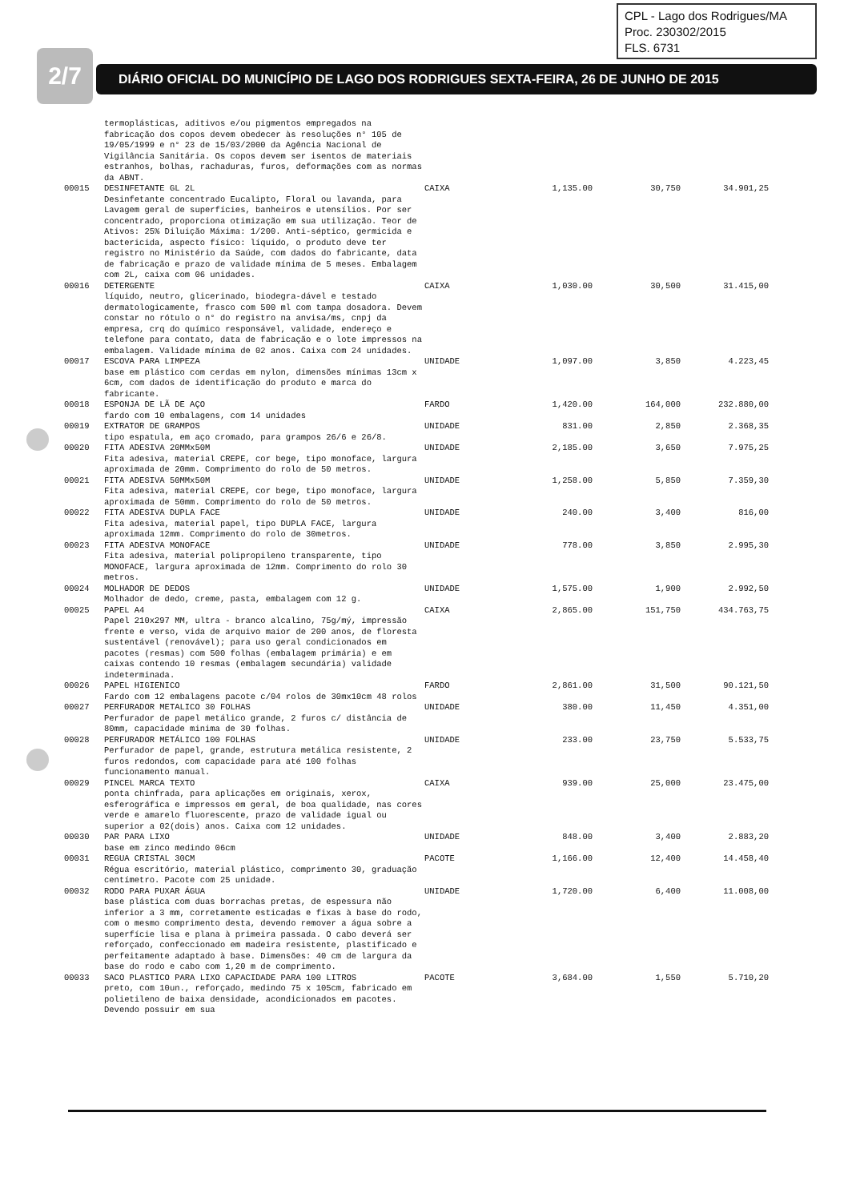CPL - Lago dos Rodrigues/MA
Proc. 230302/2015
FLS. 6731
2/7 DIÁRIO OFICIAL DO MUNICÍPIO DE LAGO DOS RODRIGUES SEXTA-FEIRA, 26 DE JUNHO DE 2015
| | termoplásticas, aditivos e/ou pigmentos empregados na fabricação dos copos devem obedecer às resoluções n° 105 de 19/05/1999 e n° 23 de 15/03/2000 da Agência Nacional de Vigilância Sanitária. Os copos devem ser isentos de materiais estranhos, bolhas, rachaduras, furos, deformações com as normas da ABNT. | | | | |
| 00015 | DESINFETANTE GL 2L Desinfetante concentrado Eucalipto, Floral ou lavanda, para Lavagem geral de superfícies, banheiros e utensílios. Por ser concentrado, proporciona otimização em sua utilização. Teor de Ativos: 25% Diluição Máxima: 1/200. Anti-séptico, germicida e bactericida, aspecto físico: líquido, o produto deve ter registro no Ministério da Saúde, com dados do fabricante, data de fabricação e prazo de validade mínima de 5 meses. Embalagem com 2L, caixa com 06 unidades. | CAIXA | 1,135.00 | 30,750 | 34.901,25 |
| 00016 | DETERGENTE líquido, neutro, glicerinado, biodegra-dável e testado dermatologicamente, frasco com 500 ml com tampa dosadora. Devem constar no rótulo o n° do registro na anvisa/ms, cnpj da empresa, crq do químico responsável, validade, endereço e telefone para contato, data de fabricação e o lote impressos na embalagem. Validade mínima de 02 anos. Caixa com 24 unidades. | CAIXA | 1,030.00 | 30,500 | 31.415,00 |
| 00017 | ESCOVA PARA LIMPEZA base em plástico com cerdas em nylon, dimensões mínimas 13cm x 6cm, com dados de identificação do produto e marca do fabricante. | UNIDADE | 1,097.00 | 3,850 | 4.223,45 |
| 00018 | ESPONJA DE LÃ DE AÇO fardo com 10 embalagens, com 14 unidades | FARDO | 1,420.00 | 164,000 | 232.880,00 |
| 00019 | EXTRATOR DE GRAMPOS tipo espatula, em aço cromado, para grampos 26/6 e 26/8. | UNIDADE | 831.00 | 2,850 | 2.368,35 |
| 00020 | FITA ADESIVA 20MMx50M Fita adesiva, material CREPE, cor bege, tipo monoface, largura aproximada de 20mm. Comprimento do rolo de 50 metros. | UNIDADE | 2,185.00 | 3,650 | 7.975,25 |
| 00021 | FITA ADESIVA 50MMx50M Fita adesiva, material CREPE, cor bege, tipo monoface, largura aproximada de 50mm. Comprimento do rolo de 50 metros. | UNIDADE | 1,258.00 | 5,850 | 7.359,30 |
| 00022 | FITA ADESIVA DUPLA FACE Fita adesiva, material papel, tipo DUPLA FACE, largura aproximada 12mm. Comprimento do rolo de 30metros. | UNIDADE | 240.00 | 3,400 | 816,00 |
| 00023 | FITA ADESIVA MONOFACE Fita adesiva, material polipropileno transparente, tipo MONOFACE, largura aproximada de 12mm. Comprimento do rolo 30 metros. | UNIDADE | 778.00 | 3,850 | 2.995,30 |
| 00024 | MOLHADOR DE DEDOS Molhador de dedo, creme, pasta, embalagem com 12 g. | UNIDADE | 1,575.00 | 1,900 | 2.992,50 |
| 00025 | PAPEL A4 Papel 210x297 MM, ultra - branco alcalino, 75g/mý, impressão frente e verso, vida de arquivo maior de 200 anos, de floresta sustentável (renovável); para uso geral condicionados em pacotes (resmas) com 500 folhas (embalagem primária) e em caixas contendo 10 resmas (embalagem secundária) validade indeterminada. | CAIXA | 2,865.00 | 151,750 | 434.763,75 |
| 00026 | PAPEL HIGIENICO Fardo com 12 embalagens pacote c/04 rolos de 30mx10cm 48 rolos | FARDO | 2,861.00 | 31,500 | 90.121,50 |
| 00027 | PERFURADOR METALICO 30 FOLHAS Perfurador de papel metálico grande, 2 furos c/ distância de 80mm, capacidade minima de 30 folhas. | UNIDADE | 380.00 | 11,450 | 4.351,00 |
| 00028 | PERFURADOR METÁLICO 100 FOLHAS Perfurador de papel, grande, estrutura metálica resistente, 2 furos redondos, com capacidade para até 100 folhas funcionamento manual. | UNIDADE | 233.00 | 23,750 | 5.533,75 |
| 00029 | PINCEL MARCA TEXTO ponta chinfrada, para aplicações em originais, xerox, esferográfica e impressos em geral, de boa qualidade, nas cores verde e amarelo fluorescente, prazo de validade igual ou superior a 02(dois) anos. Caixa com 12 unidades. | CAIXA | 939.00 | 25,000 | 23.475,00 |
| 00030 | PAR PARA LIXO base em zinco medindo 06cm | UNIDADE | 848.00 | 3,400 | 2.883,20 |
| 00031 | REGUA CRISTAL 30CM Régua escritório, material plástico, comprimento 30, graduação centímetro. Pacote com 25 unidade. | PACOTE | 1,166.00 | 12,400 | 14.458,40 |
| 00032 | RODO PARA PUXAR ÁGUA base plástica com duas borrachas pretas, de espessura não inferior a 3 mm, corretamente esticadas e fixas à base do rodo, com o mesmo comprimento desta, devendo remover a água sobre a superfície lisa e plana à primeira passada. O cabo deverá ser reforçado, confeccionado em madeira resistente, plastificado e perfeitamente adaptado à base. Dimensões: 40 cm de largura da base do rodo e cabo com 1,20 m de comprimento. | UNIDADE | 1,720.00 | 6,400 | 11.008,00 |
| 00033 | SACO PLASTICO PARA LIXO CAPACIDADE PARA 100 LITROS preto, com 10un., reforçado, medindo 75 x 105cm, fabricado em polietileno de baixa densidade, acondicionados em pacotes. Devendo possuir em sua | PACOTE | 3,684.00 | 1,550 | 5.710,20 |